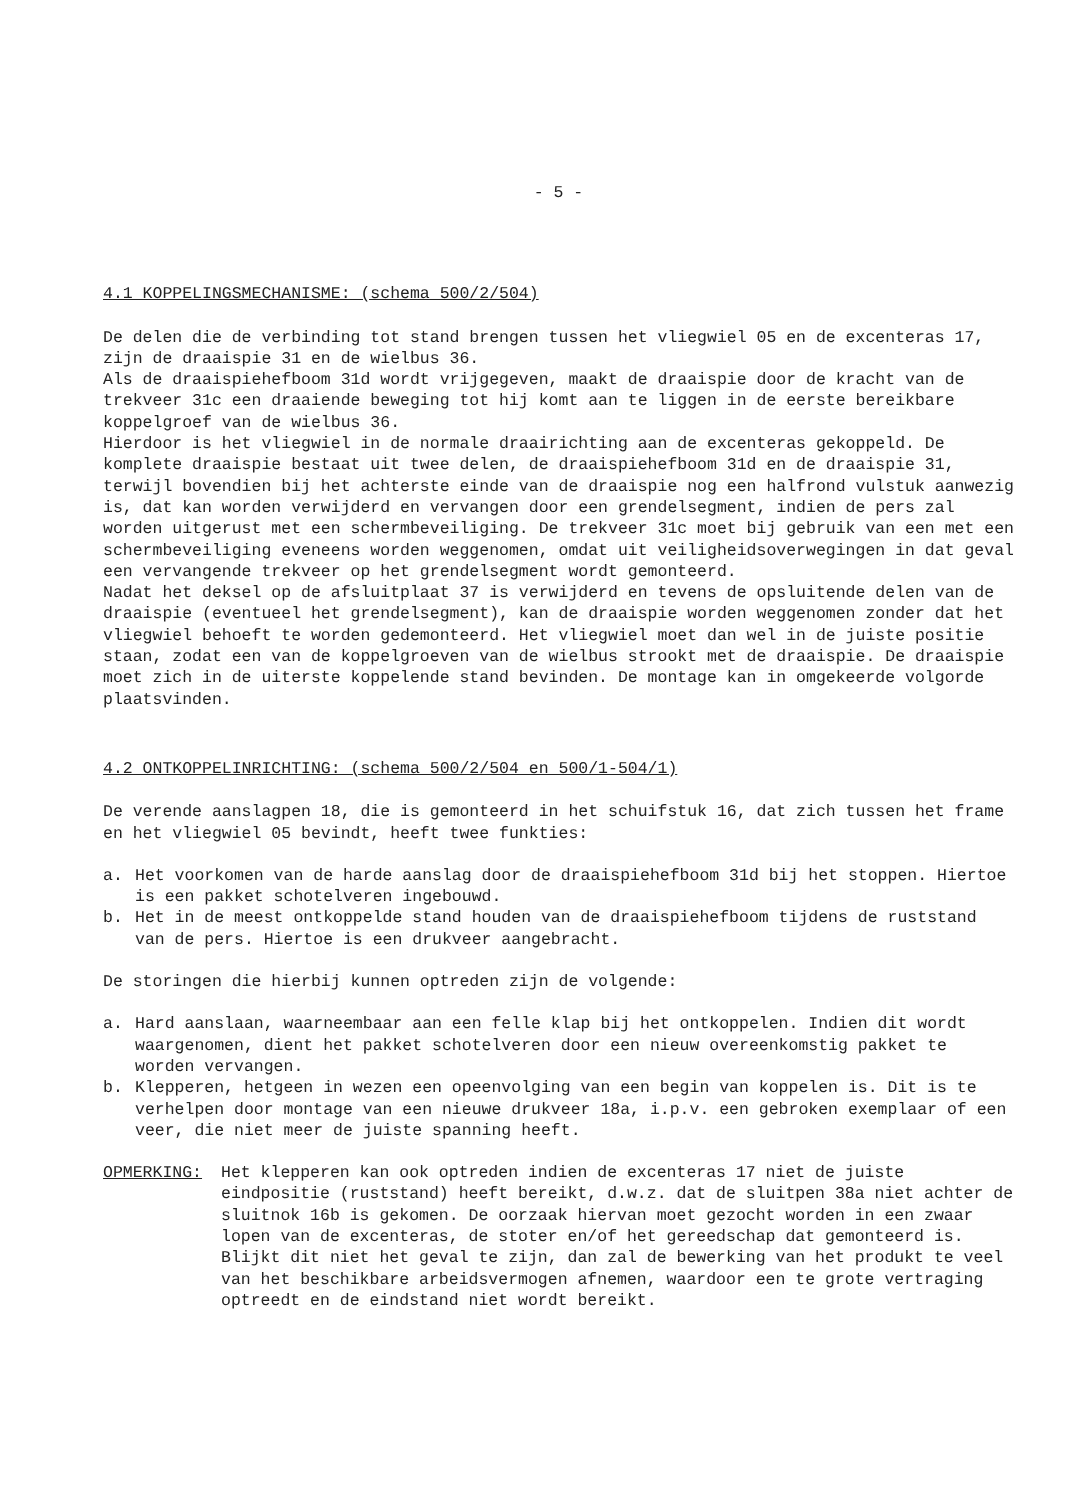- 5 -
4.1 KOPPELINGSMECHANISME: (schema 500/2/504)
De delen die de verbinding tot stand brengen tussen het vliegwiel 05 en de excenteras 17, zijn de draaispie 31 en de wielbus 36.
Als de draaispiehefboom 31d wordt vrijgegeven, maakt de draaispie door de kracht van de trekveer 31c een draaiende beweging tot hij komt aan te liggen in de eerste bereikbare koppelgroef van de wielbus 36.
Hierdoor is het vliegwiel in de normale draairichting aan de excenteras gekoppeld. De komplete draaispie bestaat uit twee delen, de draaispiehefboom 31d en de draaispie 31, terwijl bovendien bij het achterste einde van de draaispie nog een halfrond vulstuk aanwezig is, dat kan worden verwijderd en vervangen door een grendelsegment, indien de pers zal worden uitgerust met een schermbeveiliging. De trekveer 31c moet bij gebruik van een met een schermbeveiliging eveneens worden weggenomen, omdat uit veiligheidsoverwegingen in dat geval een vervangende trekveer op het grendelsegment wordt gemonteerd.
Nadat het deksel op de afsluitplaat 37 is verwijderd en tevens de opsluitende delen van de draaispie (eventueel het grendelsegment), kan de draaispie worden weggenomen zonder dat het vliegwiel behoeft te worden gedemonteerd. Het vliegwiel moet dan wel in de juiste positie staan, zodat een van de koppelgroeven van de wielbus strookt met de draaispie. De draaispie moet zich in de uiterste koppelende stand bevinden. De montage kan in omgekeerde volgorde plaatsvinden.
4.2 ONTKOPPELINRICHTING: (schema 500/2/504 en 500/1-504/1)
De verende aanslagpen 18, die is gemonteerd in het schuifstuk 16, dat zich tussen het frame en het vliegwiel 05 bevindt, heeft twee funkties:
a. Het voorkomen van de harde aanslag door de draaispiehefboom 31d bij het stoppen. Hiertoe is een pakket schotelveren ingebouwd.
b. Het in de meest ontkoppelde stand houden van de draaispiehefboom tijdens de ruststand van de pers. Hiertoe is een drukveer aangebracht.
De storingen die hierbij kunnen optreden zijn de volgende:
a. Hard aanslaan, waarneembaar aan een felle klap bij het ontkoppelen. Indien dit wordt waargenomen, dient het pakket schotelveren door een nieuw overeenkomstig pakket te worden vervangen.
b. Klepperen, hetgeen in wezen een opeenvolging van een begin van koppelen is. Dit is te verhelpen door montage van een nieuwe drukveer 18a, i.p.v. een gebroken exemplaar of een veer, die niet meer de juiste spanning heeft.
OPMERKING: Het klepperen kan ook optreden indien de excenteras 17 niet de juiste eindpositie (ruststand) heeft bereikt, d.w.z. dat de sluitpen 38a niet achter de sluitnok 16b is gekomen. De oorzaak hiervan moet gezocht worden in een zwaar lopen van de excenteras, de stoter en/of het gereedschap dat gemonteerd is. Blijkt dit niet het geval te zijn, dan zal de bewerking van het produkt te veel van het beschikbare arbeidsvermogen afnemen, waardoor een te grote vertraging optreedt en de eindstand niet wordt bereikt.